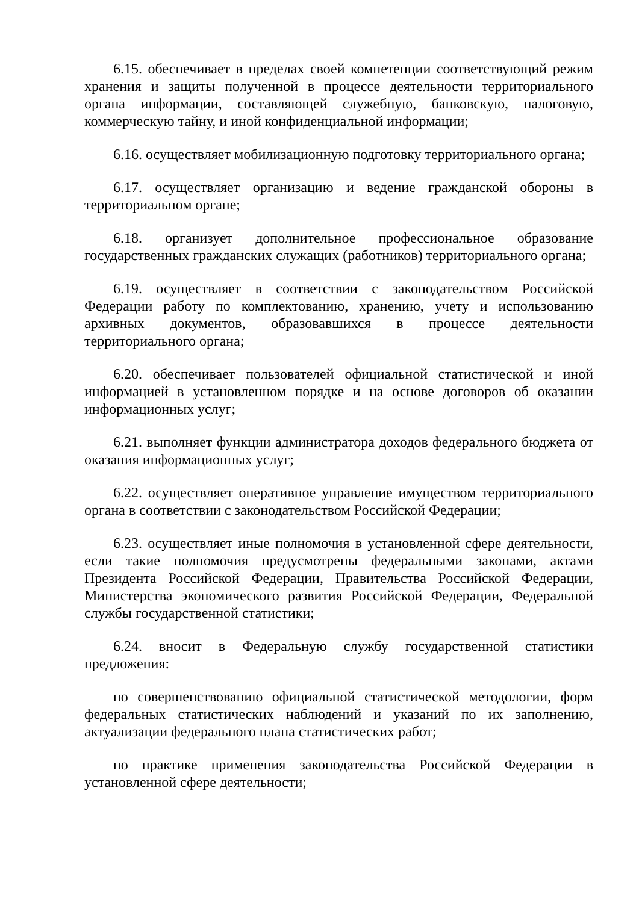6.15. обеспечивает в пределах своей компетенции соответствующий режим хранения и защиты полученной в процессе деятельности территориального органа информации, составляющей служебную, банковскую, налоговую, коммерческую тайну, и иной конфиденциальной информации;
6.16. осуществляет мобилизационную подготовку территориального органа;
6.17. осуществляет организацию и ведение гражданской обороны в территориальном органе;
6.18. организует дополнительное профессиональное образование государственных гражданских служащих (работников) территориального органа;
6.19. осуществляет в соответствии с законодательством Российской Федерации работу по комплектованию, хранению, учету и использованию архивных документов, образовавшихся в процессе деятельности территориального органа;
6.20. обеспечивает пользователей официальной статистической и иной информацией в установленном порядке и на основе договоров об оказании информационных услуг;
6.21. выполняет функции администратора доходов федерального бюджета от оказания информационных услуг;
6.22. осуществляет оперативное управление имуществом территориального органа в соответствии с законодательством Российской Федерации;
6.23. осуществляет иные полномочия в установленной сфере деятельности, если такие полномочия предусмотрены федеральными законами, актами Президента Российской Федерации, Правительства Российской Федерации, Министерства экономического развития Российской Федерации, Федеральной службы государственной статистики;
6.24. вносит в Федеральную службу государственной статистики предложения:
по совершенствованию официальной статистической методологии, форм федеральных статистических наблюдений и указаний по их заполнению, актуализации федерального плана статистических работ;
по практике применения законодательства Российской Федерации в установленной сфере деятельности;